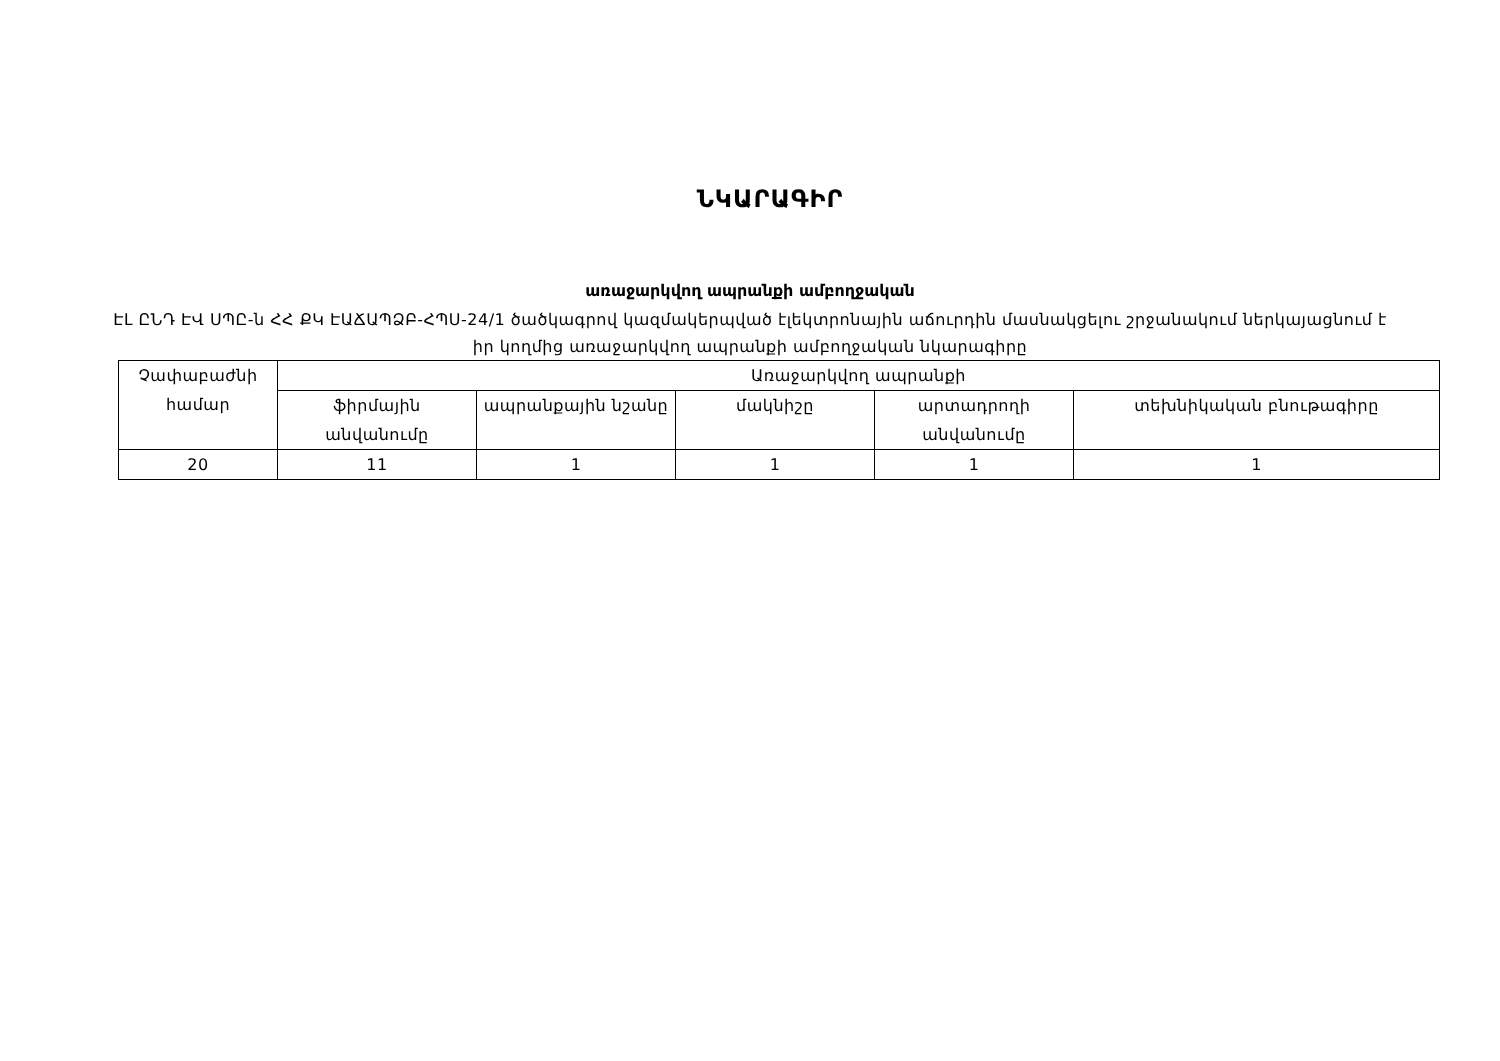ՆԿԱՐԱԳԻՐ
առաջարկվող ապրանքի ամբողջական
ԷԼ ԸՆԴ ԷՎ ՍՊԸ-ն ՀՀ ՔԿ ԷԱՃԱՊՁԲ-ՀՊՍ-24/1 ծածկագրով կազմակերպված էլեկտրոնային աճուրդին մասնակցելու շրջանակում ներկայացնում է իր կողմից առաջարկվող ապրանքի ամբողջական նկարագիրը
| Չափաբաժնի համար | Առաջարկվող ապրանքի | | | | |
| --- | --- | --- | --- | --- | --- |
| | ֆիրմային անվանումը | ապրանքային նշանը | մակնիշը | արտադրողի անվանումը | տեխնիկական բնութագիրը |
| 20 | 11 | 1 | 1 | 1 | 1 |